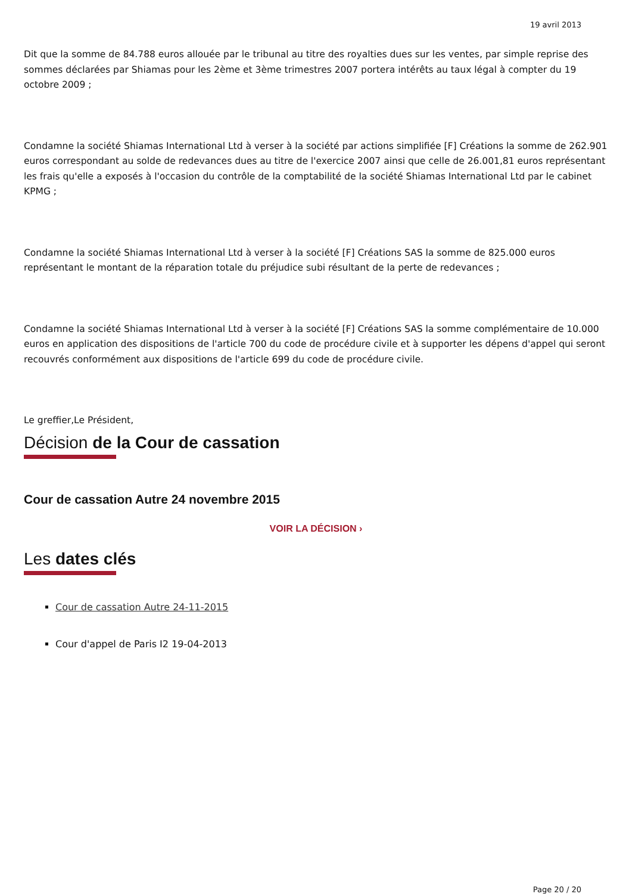19 avril 2013
Dit que la somme de 84.788 euros allouée par le tribunal au titre des royalties dues sur les ventes, par simple reprise des sommes déclarées par Shiamas pour les 2ème et 3ème trimestres 2007 portera intérêts au taux légal à compter du 19 octobre 2009 ;
Condamne la société Shiamas International Ltd à verser à la société par actions simplifiée [F] Créations la somme de 262.901 euros correspondant au solde de redevances dues au titre de l'exercice 2007 ainsi que celle de 26.001,81 euros représentant les frais qu'elle a exposés à l'occasion du contrôle de la comptabilité de la société Shiamas International Ltd par le cabinet KPMG ;
Condamne la société Shiamas International Ltd à verser à la société [F] Créations SAS la somme de 825.000 euros représentant le montant de la réparation totale du préjudice subi résultant de la perte de redevances ;
Condamne la société Shiamas International Ltd à verser à la société [F] Créations SAS la somme complémentaire de 10.000 euros en application des dispositions de l'article 700 du code de procédure civile et à supporter les dépens d'appel qui seront recouvrés conformément aux dispositions de l'article 699 du code de procédure civile.
Le greffier,Le Président,
Décision de la Cour de cassation
Cour de cassation Autre 24 novembre 2015
VOIR LA DÉCISION ›
Les dates clés
Cour de cassation Autre 24-11-2015
Cour d'appel de Paris I2 19-04-2013
Page 20 / 20